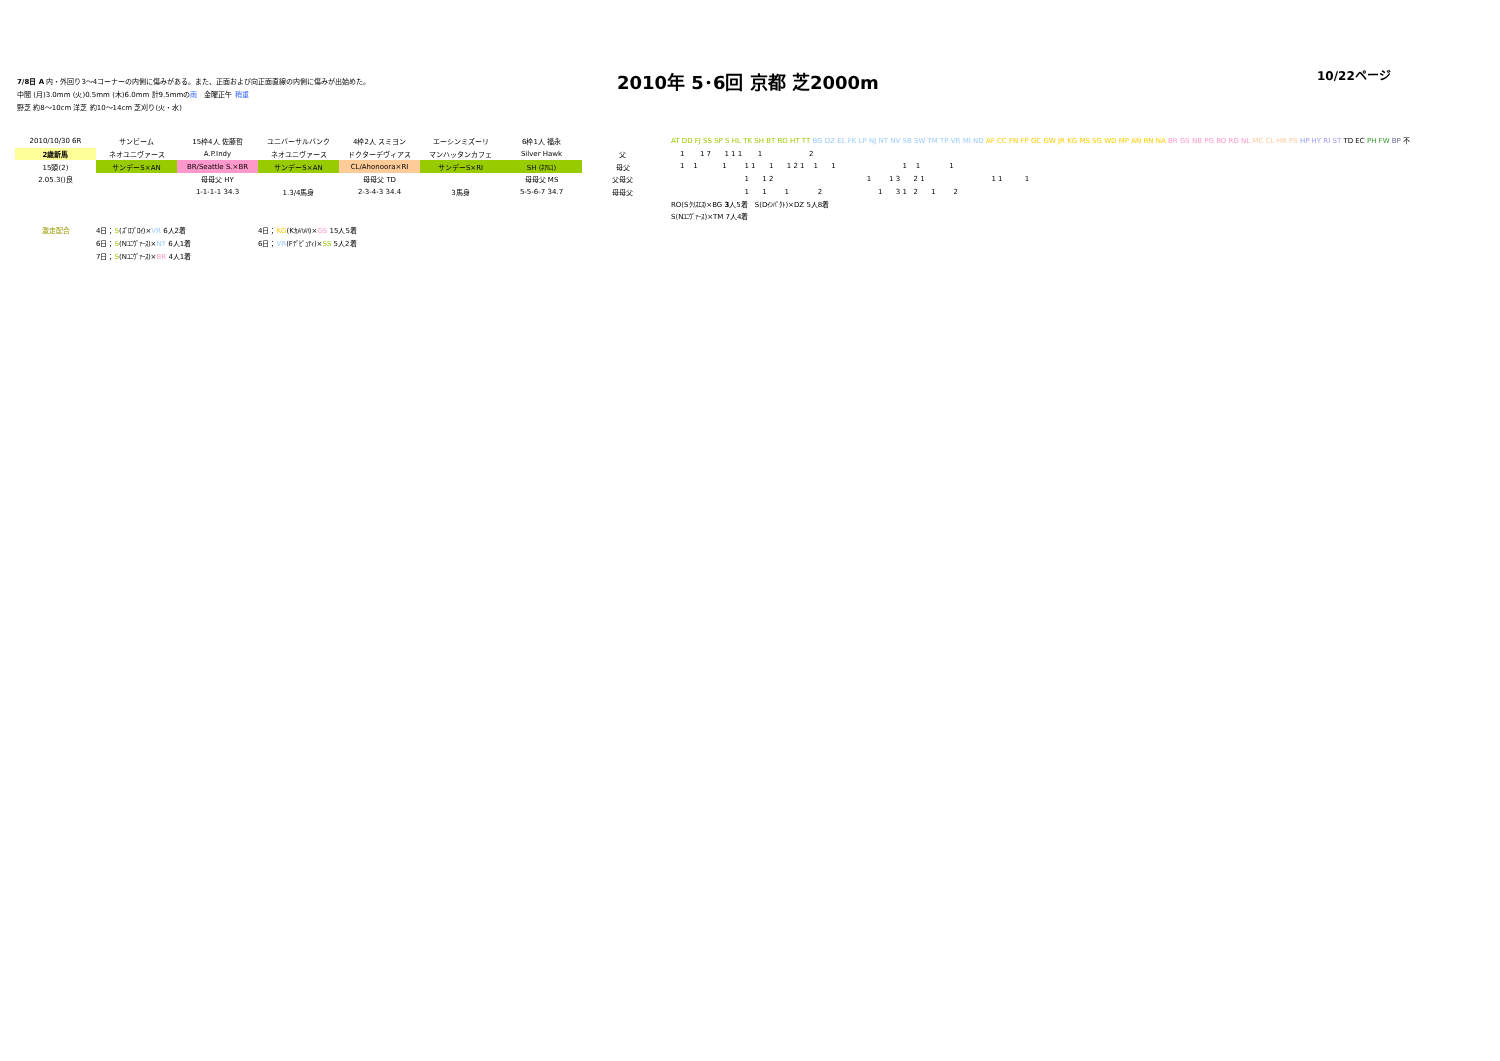7/8日 A 内・外回り3～4コーナーの内側に傷みがある。また、正面および向正面直線の内側に傷みが出始めた。
中間 (月)3.0mm (火)0.5mm (木)6.0mm 計9.5mmの雨　金曜正午 稍重
野芝 約8～10cm 洋芝 約10～14cm 芝刈り(火・水)
2010年 5･6回 京都 芝2000m
10/22ページ
| 2010/10/30 6R | サンビーム | 15枠4人 佐藤哲 | ユニバーサルバンク | 4枠2人 スミヨン | エーシンミズーリ | 6枠1人 福永 | |
| 2歳新馬 | ネオユニヴァース | A.P.Indy | ネオユニヴァース | ドクターデヴィアス | マンハッタンカフェ | Silver Hawk | 父 |
| 15頭(2) | サンデーS×AN | BR/Seattle S.×BR | サンデーS×AN | CL/Ahonoora×RI | サンデーS×RI | SH (ﾈｱﾙｺ) | 母父 |
| 2.05.3()良 | | 母母父 HY | | 母母父 TD | | 母母父 MS | 父母父 |
| | | 1-1-1-1 34.3 | 1.3/4馬身 | 2-3-4-3 34.4 | 3馬身 | 5-5-6-7 34.7 | 母母父 |
| 激走配合 | 4日； S (ｽﾞﾛﾌﾞﾛｲ)× VR 6人2着 | | 4日； KG (Kｶﾒﾊﾒﾊ)× GS 15人5着 | | | | |
| | 6日； S (Nﾕﾆｳﾞｧｰｽ)× NT 6人1着 | | 6日； VR (Fﾃﾞﾋﾟｭﾃｨ)× SS 5人2着 | | | | |
| | 7日； S (Nﾕﾆｳﾞｧｰｽ)× BR 4人1着 | | | | | | |
AT DD FJ SS SP S HL TK SH BT RO HT TT BG DZ EL FK LP NJ NT NV SB SW TM TP VR MI ND AF CC FN FP GC GW JR KG MS SG WD MP AN RN NA BR GS NB PG BO RG NL MC CL HR PS HP HY RI ST TD EC PH FW BP 不 1 1 7 1 1 1 1 2 1 1 1 1 1 1 1 2 1 1 1 1 1 1 1 1 2 1 1 3 2 1 1 1 1 1 1 1 2 1 3 1 2 1 2 RO(Sｸﾘｽｴｽ)×BG 3人5着　S(Dｲﾝﾊﾟｸﾄ)×DZ 5人8着 S(Nﾕﾆｳﾞｧｰｽ)×TM 7人4着